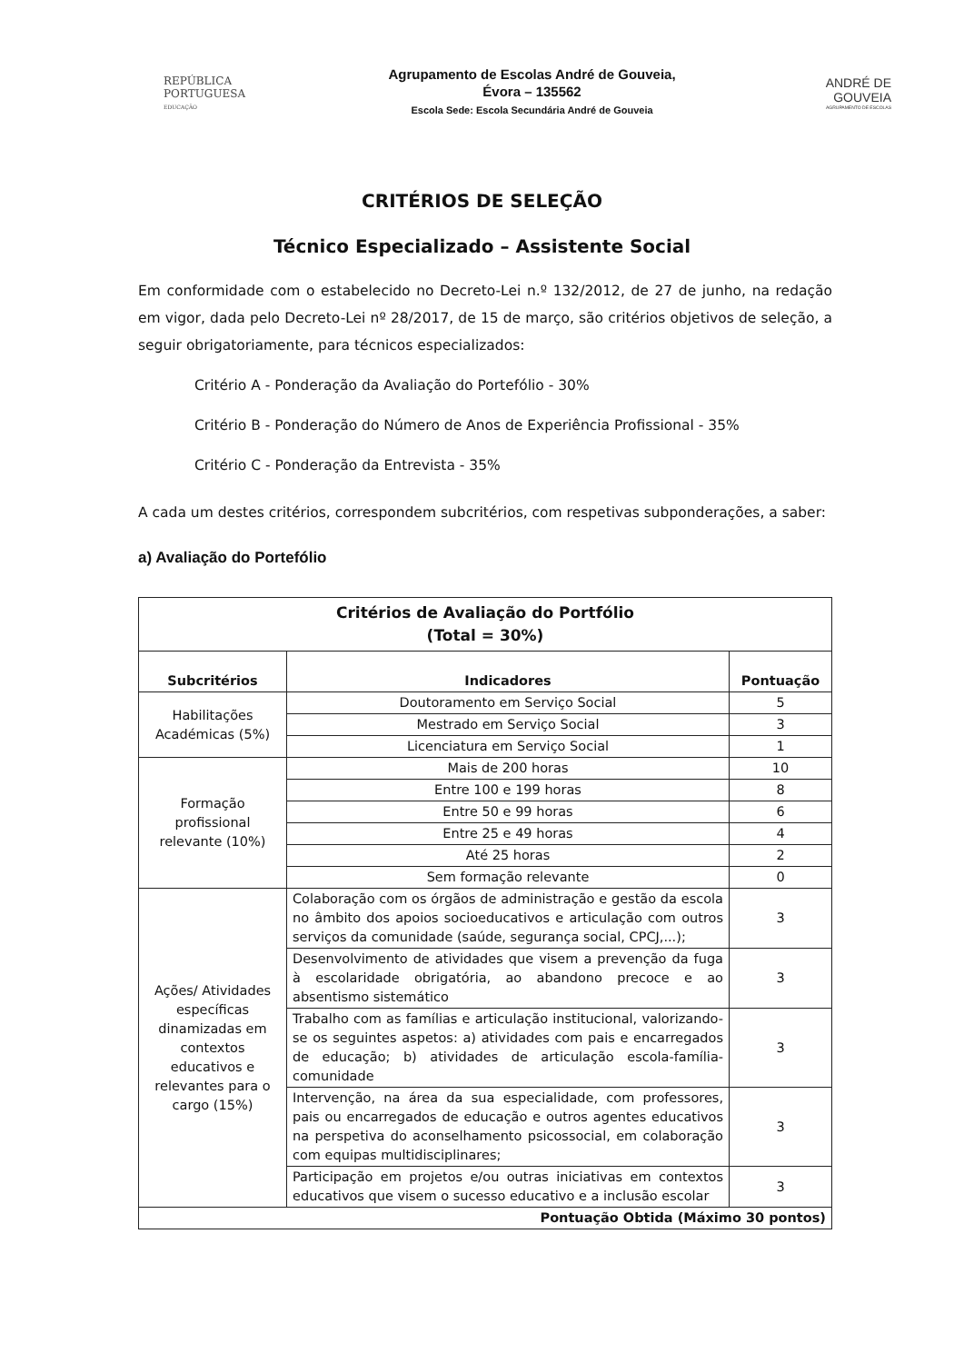REPÚBLICA
PORTUGUESA
EDUCAÇÃO
Agrupamento de Escolas André de Gouveia,
Évora – 135562
Escola Sede: Escola Secundária André de Gouveia
ANDRÉ DE
GOUVEIA
AGRUPAMENTO DE ESCOLAS
CRITÉRIOS DE SELEÇÃO
Técnico Especializado – Assistente Social
Em conformidade com o estabelecido no Decreto-Lei n.º 132/2012, de 27 de junho, na redação em vigor, dada pelo Decreto-Lei nº 28/2017, de 15 de março, são critérios objetivos de seleção, a seguir obrigatoriamente, para técnicos especializados:
Critério A - Ponderação da Avaliação do Portefólio - 30%
Critério B - Ponderação do Número de Anos de Experiência Profissional - 35%
Critério C - Ponderação da Entrevista - 35%
A cada um destes critérios, correspondem subcritérios, com respetivas subponderações, a saber:
a) Avaliação do Portefólio
| Critérios de Avaliação do Portfólio (Total = 30%) | | |
| --- | --- | --- |
| Subcritérios | Indicadores | Pontuação |
| Habilitações Académicas (5%) | Doutoramento em Serviço Social | 5 |
| | Mestrado em Serviço Social | 3 |
| | Licenciatura em Serviço Social | 1 |
| Formação profissional relevante (10%) | Mais de 200 horas | 10 |
| | Entre 100 e 199 horas | 8 |
| | Entre 50 e 99 horas | 6 |
| | Entre 25 e 49 horas | 4 |
| | Até 25 horas | 2 |
| | Sem formação relevante | 0 |
| Ações/ Atividades específicas dinamizadas em contextos educativos e relevantes para o cargo (15%) | Colaboração com os órgãos de administração e gestão da escola no âmbito dos apoios socioeducativos e articulação com outros serviços da comunidade (saúde, segurança social, CPCJ,...); | 3 |
| | Desenvolvimento de atividades que visem a prevenção da fuga à escolaridade obrigatória, ao abandono precoce e ao absentismo sistemático | 3 |
| | Trabalho com as famílias e articulação institucional, valorizando-se os seguintes aspetos: a) atividades com pais e encarregados de educação; b) atividades de articulação escola-família-comunidade | 3 |
| | Intervenção, na área da sua especialidade, com professores, pais ou encarregados de educação e outros agentes educativos na perspetiva do aconselhamento psicossocial, em colaboração com equipas multidisciplinares; | 3 |
| | Participação em projetos e/ou outras iniciativas em contextos educativos que visem o sucesso educativo e a inclusão escolar | 3 |
| Pontuação Obtida (Máximo 30 pontos) | | |